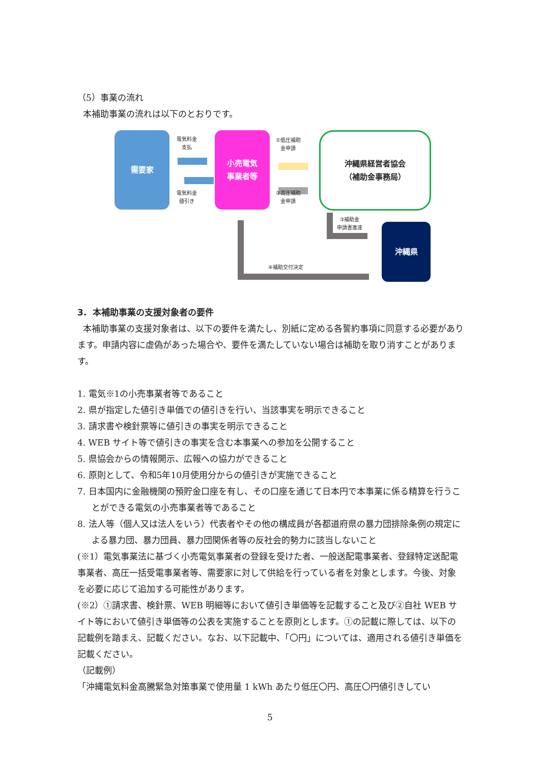（5）事業の流れ
本補助事業の流れは以下のとおりです。
需要家
電気料金
支払
電気料金
値引き
小売電気
事業者等
①低圧補助
金申請
②高圧補助
金申請
沖縄県経営者協会
（補助金事務局）
③補助金
申請書進達
沖縄県
④補助交付決定
3. 本補助事業の支援対象者の要件
本補助事業の支援対象者は、以下の要件を満たし、別紙に定める各誓約事項に同意する必要があります。申請内容に虚偽があった場合や、要件を満たしていない場合は補助を取り消すことがあります。
1. 電気※1の小売事業者等であること
2. 県が指定した値引き単価での値引きを行い、当該事実を明示できること
3. 請求書や検針票等に値引きの事実を明示できること
4. WEB サイト等で値引きの事実を含む本事業への参加を公開すること
5. 県協会からの情報開示、広報への協力ができること
6. 原則として、令和5年10月使用分からの値引きが実施できること
7. 日本国内に金融機関の預貯金口座を有し、その口座を通じて日本円で本事業に係る精算を行うことができる電気の小売事業者等であること
8. 法人等（個人又は法人をいう）代表者やその他の構成員が各都道府県の暴力団排除条例の規定による暴力団、暴力団員、暴力団関係者等の反社会的勢力に該当しないこと
(※1）電気事業法に基づく小売電気事業者の登録を受けた者、一般送配電事業者、登録特定送配電事業者、高圧一括受電事業者等、需要家に対して供給を行っている者を対象とします。今後、対象を必要に応じて追加する可能性があります。
(※2）①請求書、検針票、WEB 明細等において値引き単価等を記載すること及び②自社 WEB サイト等において値引き単価等の公表を実施することを原則とします。①の記載に際しては、以下の記載例を踏まえ、記載ください。なお、以下記載中、「〇円」については、適用される値引き単価を記載ください。
（記載例）
「沖縄電気料金高騰緊急対策事業で使用量 1 kWh あたり低圧〇円、高圧〇円値引きしてい
5